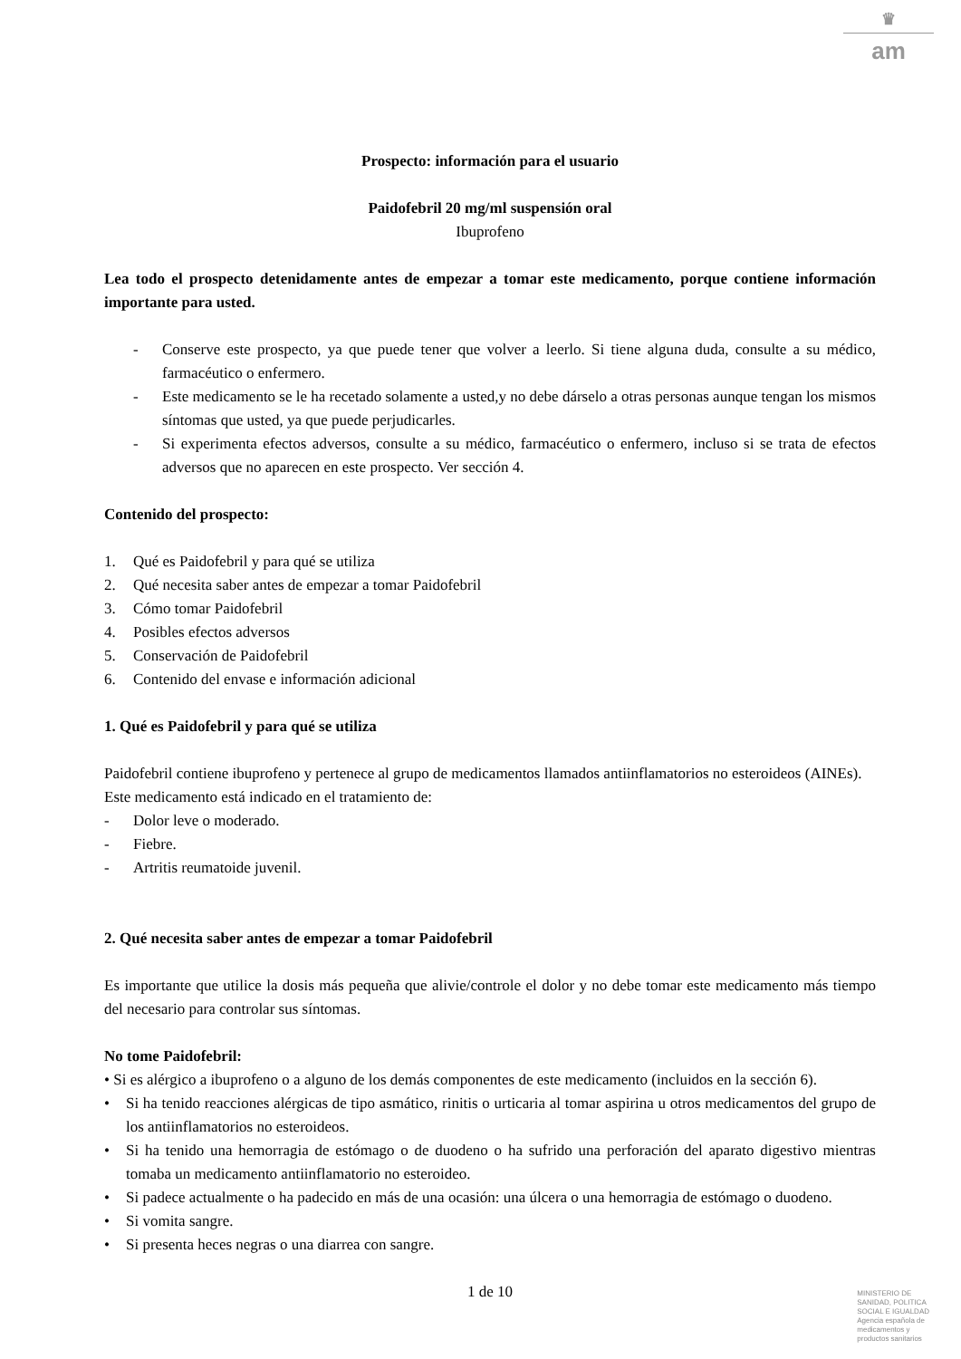♛
am
Prospecto: información para el usuario
Paidofebril 20 mg/ml suspensión oral
Ibuprofeno
Lea todo el prospecto detenidamente antes de empezar a tomar este medicamento, porque contiene información importante para usted.
- Conserve este prospecto, ya que puede tener que volver a leerlo. Si tiene alguna duda, consulte a su médico, farmacéutico o enfermero.
- Este medicamento se le ha recetado solamente a usted,y no debe dárselo a otras personas aunque tengan los mismos síntomas que usted, ya que puede perjudicarles.
- Si experimenta efectos adversos, consulte a su médico, farmacéutico o enfermero, incluso si se trata de efectos adversos que no aparecen en este prospecto. Ver sección 4.
Contenido del prospecto:
1. Qué es Paidofebril y para qué se utiliza
2. Qué necesita saber antes de empezar a tomar Paidofebril
3. Cómo tomar Paidofebril
4. Posibles efectos adversos
5. Conservación de Paidofebril
6. Contenido del envase e información adicional
1. Qué es Paidofebril y para qué se utiliza
Paidofebril contiene ibuprofeno y pertenece al grupo de medicamentos llamados antiinflamatorios no esteroideos (AINEs).
Este medicamento está indicado en el tratamiento de:
- Dolor leve o moderado.
- Fiebre.
- Artritis reumatoide juvenil.
2. Qué necesita saber antes de empezar a tomar Paidofebril
Es importante que utilice la dosis más pequeña que alivie/controle el dolor y no debe tomar este medicamento más tiempo del necesario para controlar sus síntomas.
No tome Paidofebril:
• Si es alérgico a ibuprofeno o a alguno de los demás componentes de este medicamento (incluidos en la sección 6).
• Si ha tenido reacciones alérgicas de tipo asmático, rinitis o urticaria al tomar aspirina u otros medicamentos del grupo de los antiinflamatorios no esteroideos.
• Si ha tenido una hemorragia de estómago o de duodeno o ha sufrido una perforación del aparato digestivo mientras tomaba un medicamento antiinflamatorio no esteroideo.
• Si padece actualmente o ha padecido en más de una ocasión: una úlcera o una hemorragia de estómago o duodeno.
• Si vomita sangre.
• Si presenta heces negras o una diarrea con sangre.
1 de 10
MINISTERIO DE
SANIDAD, POLITICA
SOCIAL E IGUALDAD
Agencia española de
medicamentos y
productos sanitarios